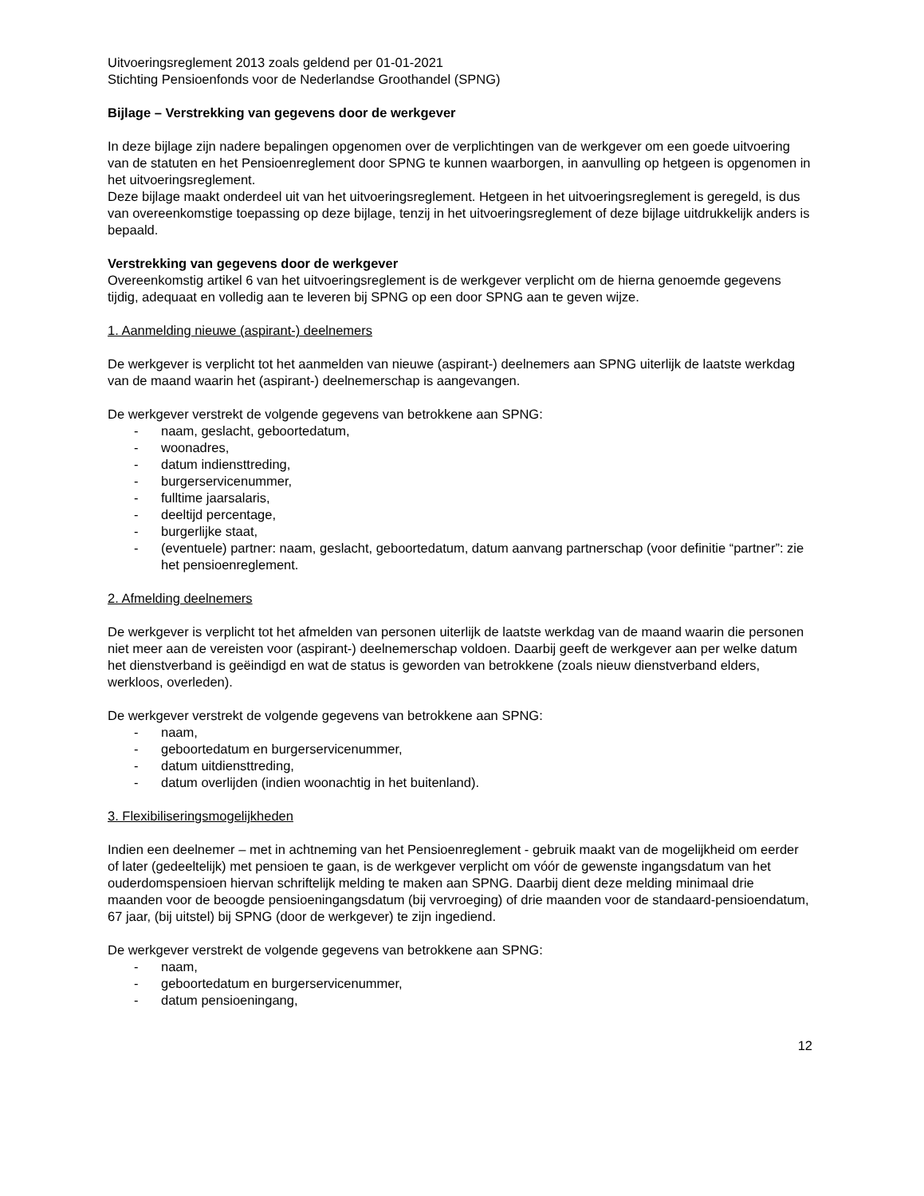Uitvoeringsreglement 2013 zoals geldend per 01-01-2021
Stichting Pensioenfonds voor de Nederlandse Groothandel (SPNG)
Bijlage – Verstrekking van gegevens door de werkgever
In deze bijlage zijn nadere bepalingen opgenomen over de verplichtingen van de werkgever om een goede uitvoering van de statuten en het Pensioenreglement door SPNG te kunnen waarborgen, in aanvulling op hetgeen is opgenomen in het uitvoeringsreglement.
Deze bijlage maakt onderdeel uit van het uitvoeringsreglement. Hetgeen in het uitvoeringsreglement is geregeld, is dus van overeenkomstige toepassing op deze bijlage, tenzij in het uitvoeringsreglement of deze bijlage uitdrukkelijk anders is bepaald.
Verstrekking van gegevens door de werkgever
Overeenkomstig artikel 6 van het uitvoeringsreglement is de werkgever verplicht om de hierna genoemde gegevens tijdig, adequaat en volledig aan te leveren bij SPNG op een door SPNG aan te geven wijze.
1. Aanmelding nieuwe (aspirant-) deelnemers
De werkgever is verplicht tot het aanmelden van nieuwe (aspirant-) deelnemers aan SPNG uiterlijk de laatste werkdag van de maand waarin het (aspirant-) deelnemerschap is aangevangen.
De werkgever verstrekt de volgende gegevens van betrokkene aan SPNG:
- naam, geslacht, geboortedatum,
- woonadres,
- datum indiensttreding,
- burgerservicenummer,
- fulltime jaarsalaris,
- deeltijd percentage,
- burgerlijke staat,
- (eventuele) partner: naam, geslacht, geboortedatum, datum aanvang partnerschap (voor definitie “partner”: zie het pensioenreglement.
2. Afmelding deelnemers
De werkgever is verplicht tot het afmelden van personen uiterlijk de laatste werkdag van de maand waarin die personen niet meer aan de vereisten voor (aspirant-) deelnemerschap voldoen. Daarbij geeft de werkgever aan per welke datum het dienstverband is geëindigd en wat de status is geworden van betrokkene (zoals nieuw dienstverband elders, werkloos, overleden).
De werkgever verstrekt de volgende gegevens van betrokkene aan SPNG:
- naam,
- geboortedatum en burgerservicenummer,
- datum uitdiensttreding,
- datum overlijden (indien woonachtig in het buitenland).
3. Flexibiliseringsmogelijkheden
Indien een deelnemer – met in achtneming van het Pensioenreglement - gebruik maakt van de mogelijkheid om eerder of later (gedeeltelijk) met pensioen te gaan, is de werkgever verplicht om vóór de gewenste ingangsdatum van het ouderdomspensioen hiervan schriftelijk melding te maken aan SPNG. Daarbij dient deze melding minimaal drie maanden voor de beoogde pensioeningangsdatum (bij vervroeging) of drie maanden voor de standaard-pensioendatum, 67 jaar, (bij uitstel) bij SPNG (door de werkgever) te zijn ingediend.
De werkgever verstrekt de volgende gegevens van betrokkene aan SPNG:
- naam,
- geboortedatum en burgerservicenummer,
- datum pensioeningang,
12